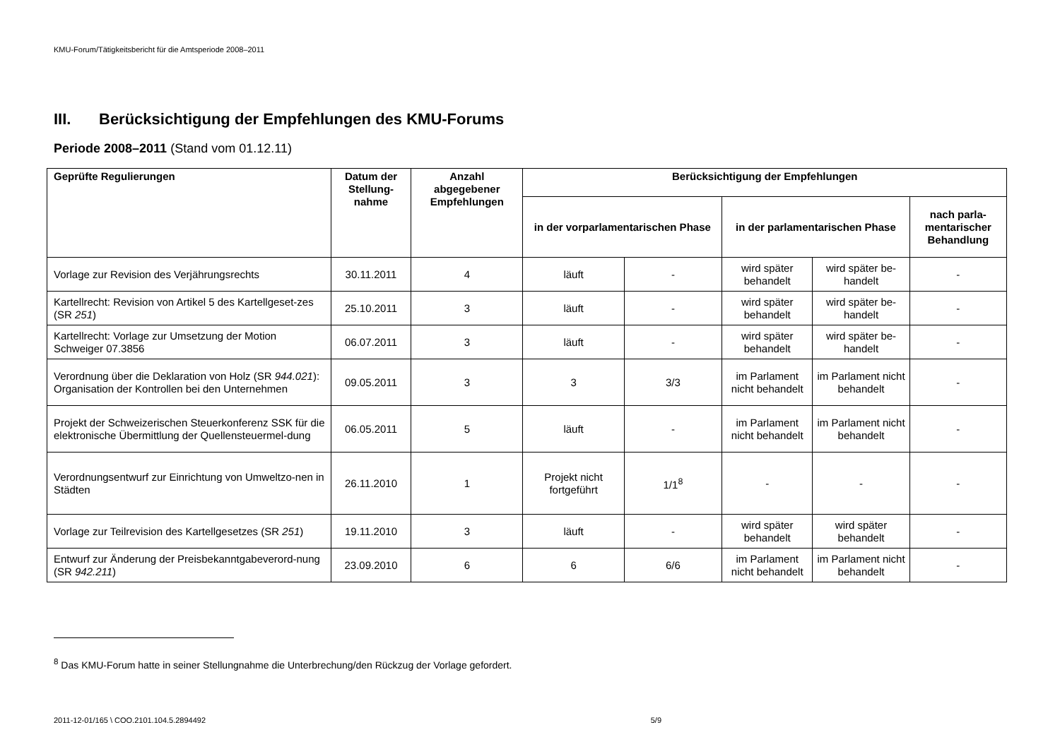KMU-Forum/Tätigkeitsbericht für die Amtsperiode 2008–2011
III. Berücksichtigung der Empfehlungen des KMU-Forums
Periode 2008–2011 (Stand vom 01.12.11)
| Geprüfte Regulierungen | Datum der Stellung-nahme | Anzahl abgegebener Empfehlungen | Berücksichtigung der Empfehlungen | | | | |
| --- | --- | --- | --- | --- | --- | --- | --- |
| | | | in der vorparlamentarischen Phase | | in der parlamentarischen Phase | | nach parla-mentarischer Behandlung |
| Vorlage zur Revision des Verjährungsrechts | 30.11.2011 | 4 | läuft | - | wird später behandelt | wird später be-handelt | - |
| Kartellrecht: Revision von Artikel 5 des Kartellgeset-zes (SR 251 ) | 25.10.2011 | 3 | läuft | - | wird später behandelt | wird später be-handelt | - |
| Kartellrecht: Vorlage zur Umsetzung der Motion Schweiger 07.3856 | 06.07.2011 | 3 | läuft | - | wird später behandelt | wird später be-handelt | - |
| Verordnung über die Deklaration von Holz (SR 944.021 ): Organisation der Kontrollen bei den Unternehmen | 09.05.2011 | 3 | 3 | 3/3 | im Parlament nicht behandelt | im Parlament nicht behandelt | - |
| Projekt der Schweizerischen Steuerkonferenz SSK für die elektronische Übermittlung der Quellensteuermel-dung | 06.05.2011 | 5 | läuft | - | im Parlament nicht behandelt | im Parlament nicht behandelt | - |
| Verordnungsentwurf zur Einrichtung von Umweltzo-nen in Städten | 26.11.2010 | 1 | Projekt nicht fortgeführt | 1/1<sup>8</sup> | - | - | - |
| Vorlage zur Teilrevision des Kartellgesetzes (SR 251 ) | 19.11.2010 | 3 | läuft | - | wird später behandelt | wird später behandelt | - |
| Entwurf zur Änderung der Preisbekanntgabeverord-nung (SR 942.211 ) | 23.09.2010 | 6 | 6 | 6/6 | im Parlament nicht behandelt | im Parlament nicht behandelt | - |
<sup>8</sup> Das KMU-Forum hatte in seiner Stellungnahme die Unterbrechung/den Rückzug der Vorlage gefordert.
2011-12-01/165 \ COO.2101.104.5.2894492 5/9